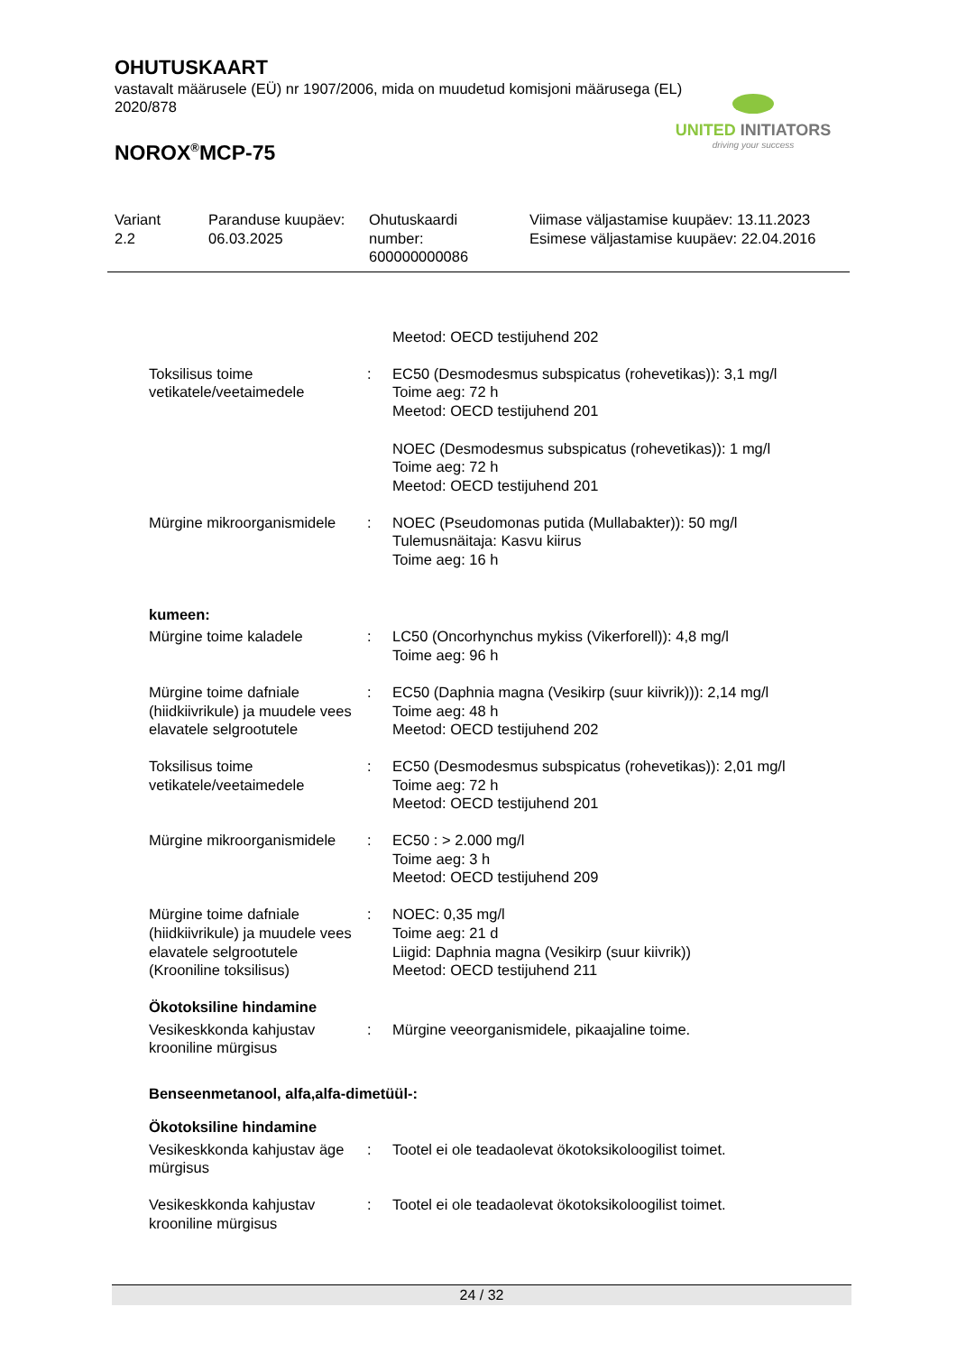OHUTUSKAART
vastavalt määrusele (EÜ) nr 1907/2006, mida on muudetud komisjoni määrusega (EL) 2020/878
NOROX<sup>®</sup>MCP-75
UNITED INITIATORS
driving your success
| Variant 2.2 | Paranduse kuupäev: 06.03.2025 | Ohutuskaardi number: 600000000086 | Viimase väljastamise kuupäev: 13.11.2023 Esimese väljastamise kuupäev: 22.04.2016 |
| | | Meetod: OECD testijuhend 202 |
| Toksilisus toime vetikatele/veetaimedele | : | EC50 (Desmodesmus subspicatus (rohevetikas)): 3,1 mg/l Toime aeg: 72 h Meetod: OECD testijuhend 201 NOEC (Desmodesmus subspicatus (rohevetikas)): 1 mg/l Toime aeg: 72 h Meetod: OECD testijuhend 201 |
| Mürgine mikroorganismidele | : | NOEC (Pseudomonas putida (Mullabakter)): 50 mg/l Tulemusnäitaja: Kasvu kiirus Toime aeg: 16 h |
| kumeen: | | |
| Mürgine toime kaladele | : | LC50 (Oncorhynchus mykiss (Vikerforell)): 4,8 mg/l Toime aeg: 96 h |
| Mürgine toime dafniale (hiidkiivrikule) ja muudele vees elavatele selgrootutele | : | EC50 (Daphnia magna (Vesikirp (suur kiivrik))): 2,14 mg/l Toime aeg: 48 h Meetod: OECD testijuhend 202 |
| Toksilisus toime vetikatele/veetaimedele | : | EC50 (Desmodesmus subspicatus (rohevetikas)): 2,01 mg/l Toime aeg: 72 h Meetod: OECD testijuhend 201 |
| Mürgine mikroorganismidele | : | EC50 : > 2.000 mg/l Toime aeg: 3 h Meetod: OECD testijuhend 209 |
| Mürgine toime dafniale (hiidkiivrikule) ja muudele vees elavatele selgrootutele (Krooniline toksilisus) | : | NOEC: 0,35 mg/l Toime aeg: 21 d Liigid: Daphnia magna (Vesikirp (suur kiivrik)) Meetod: OECD testijuhend 211 |
| Ökotoksiline hindamine | | |
| Vesikeskkonda kahjustav krooniline mürgisus | : | Mürgine veeorganismidele, pikaajaline toime. |
| Benseenmetanool, alfa,alfa-dimetüül-: | | |
| Ökotoksiline hindamine | | |
| Vesikeskkonda kahjustav äge mürgisus | : | Tootel ei ole teadaolevat ökotoksikoloogilist toimet. |
| Vesikeskkonda kahjustav krooniline mürgisus | : | Tootel ei ole teadaolevat ökotoksikoloogilist toimet. |
24 / 32